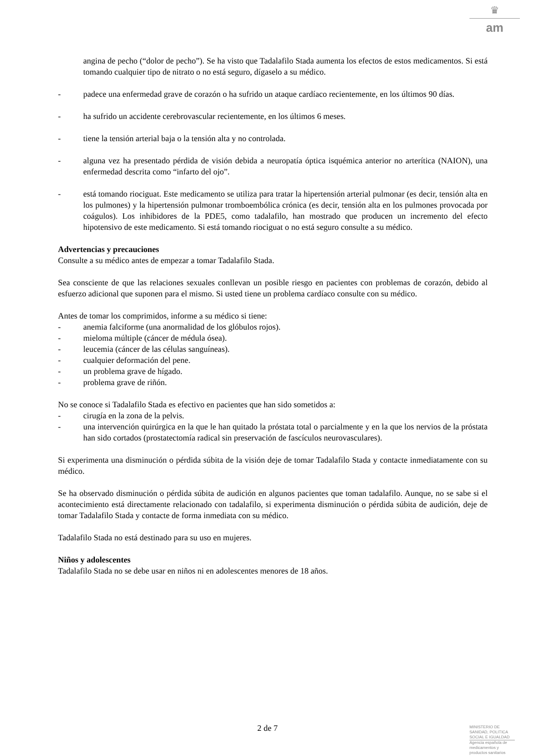♛
am
angina de pecho (“dolor de pecho”). Se ha visto que Tadalafilo Stada aumenta los efectos de estos medicamentos. Si está tomando cualquier tipo de nitrato o no está seguro, dígaselo a su médico.
- padece una enfermedad grave de corazón o ha sufrido un ataque cardíaco recientemente, en los últimos 90 días.
- ha sufrido un accidente cerebrovascular recientemente, en los últimos 6 meses.
- tiene la tensión arterial baja o la tensión alta y no controlada.
- alguna vez ha presentado pérdida de visión debida a neuropatía óptica isquémica anterior no arterítica (NAION), una enfermedad descrita como “infarto del ojo”.
- está tomando riociguat. Este medicamento se utiliza para tratar la hipertensión arterial pulmonar (es decir, tensión alta en los pulmones) y la hipertensión pulmonar tromboembólica crónica (es decir, tensión alta en los pulmones provocada por coágulos). Los inhibidores de la PDE5, como tadalafilo, han mostrado que producen un incremento del efecto hipotensivo de este medicamento. Si está tomando riociguat o no está seguro consulte a su médico.
Advertencias y precauciones
Consulte a su médico antes de empezar a tomar Tadalafilo Stada.
Sea consciente de que las relaciones sexuales conllevan un posible riesgo en pacientes con problemas de corazón, debido al esfuerzo adicional que suponen para el mismo. Si usted tiene un problema cardíaco consulte con su médico.
Antes de tomar los comprimidos, informe a su médico si tiene:
- anemia falciforme (una anormalidad de los glóbulos rojos).
- mieloma múltiple (cáncer de médula ósea).
- leucemia (cáncer de las células sanguíneas).
- cualquier deformación del pene.
- un problema grave de hígado.
- problema grave de riñón.
No se conoce si Tadalafilo Stada es efectivo en pacientes que han sido sometidos a:
- cirugía en la zona de la pelvis.
- una intervención quirúrgica en la que le han quitado la próstata total o parcialmente y en la que los nervios de la próstata han sido cortados (prostatectomía radical sin preservación de fascículos neurovasculares).
Si experimenta una disminución o pérdida súbita de la visión deje de tomar Tadalafilo Stada y contacte inmediatamente con su médico.
Se ha observado disminución o pérdida súbita de audición en algunos pacientes que toman tadalafilo. Aunque, no se sabe si el acontecimiento está directamente relacionado con tadalafilo, si experimenta disminución o pérdida súbita de audición, deje de tomar Tadalafilo Stada y contacte de forma inmediata con su médico.
Tadalafilo Stada no está destinado para su uso en mujeres.
Niños y adolescentes
Tadalafilo Stada no se debe usar en niños ni en adolescentes menores de 18 años.
2 de 7
MINISTERIO DE
SANIDAD, POLITICA
SOCIAL E IGUALDAD
Agencia española de
medicamentos y
productos sanitarios